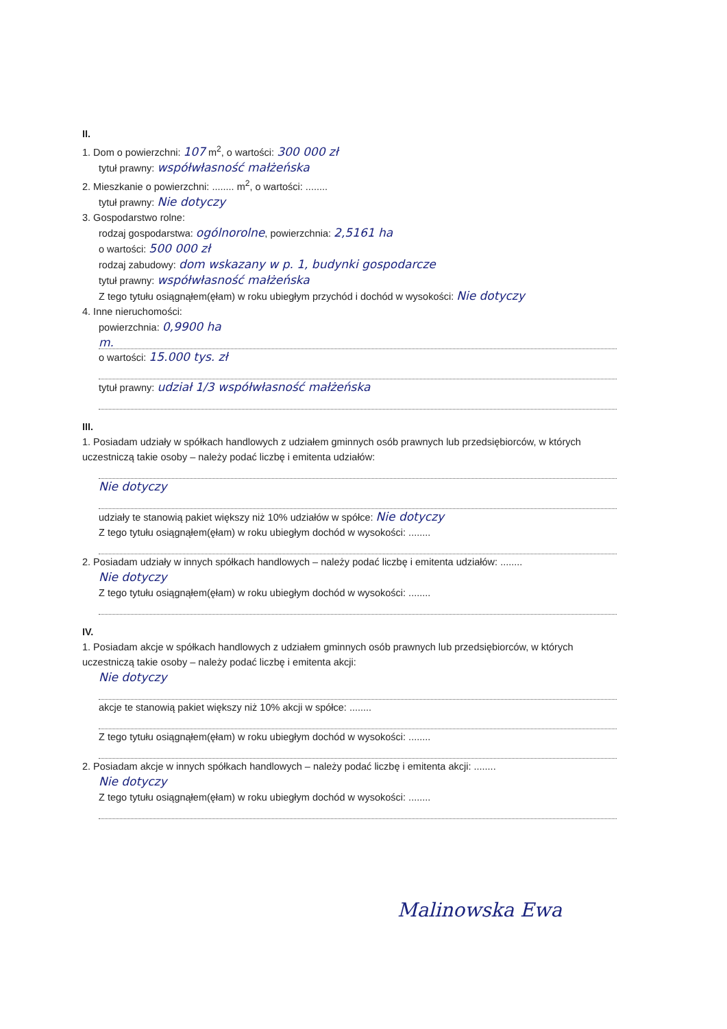II.
1. Dom o powierzchni: 107 m<sup>2</sup>, o wartości: 300 000 zł
tytuł prawny: współwłasność małżeńska
2. Mieszkanie o powierzchni: ........ m<sup>2</sup>, o wartości: ........
tytuł prawny: Nie dotyczy
3. Gospodarstwo rolne:
rodzaj gospodarstwa: ogólnorolne, powierzchnia: 2,5161 ha
o wartości: 500 000 zł
rodzaj zabudowy: dom wskazany w p. 1, budynki gospodarcze
tytuł prawny: współwłasność małżeńska
Z tego tytułu osiągnąłem(ęłam) w roku ubiegłym przychód i dochód w wysokości: Nie dotyczy
4. Inne nieruchomości:
powierzchnia: 0,9900 ha
m.
o wartości: 15.000 tys. zł
tytuł prawny: udział 1/3 współwłasność małżeńska
III.
1. Posiadam udziały w spółkach handlowych z udziałem gminnych osób prawnych lub przedsiębiorców, w których uczestniczą takie osoby – należy podać liczbę i emitenta udziałów:
Nie dotyczy
udziały te stanowią pakiet większy niż 10% udziałów w spółce: Nie dotyczy
Z tego tytułu osiągnąłem(ęłam) w roku ubiegłym dochód w wysokości: ........
2. Posiadam udziały w innych spółkach handlowych – należy podać liczbę i emitenta udziałów: ........
Nie dotyczy
Z tego tytułu osiągnąłem(ęłam) w roku ubiegłym dochód w wysokości: ........
IV.
1. Posiadam akcje w spółkach handlowych z udziałem gminnych osób prawnych lub przedsiębiorców, w których uczestniczą takie osoby – należy podać liczbę i emitenta akcji:
Nie dotyczy
akcje te stanowią pakiet większy niż 10% akcji w spółce: ........
Z tego tytułu osiągnąłem(ęłam) w roku ubiegłym dochód w wysokości: ........
2. Posiadam akcje w innych spółkach handlowych – należy podać liczbę i emitenta akcji: ........
Nie dotyczy
Z tego tytułu osiągnąłem(ęłam) w roku ubiegłym dochód w wysokości: ........
Malinowska Ewa